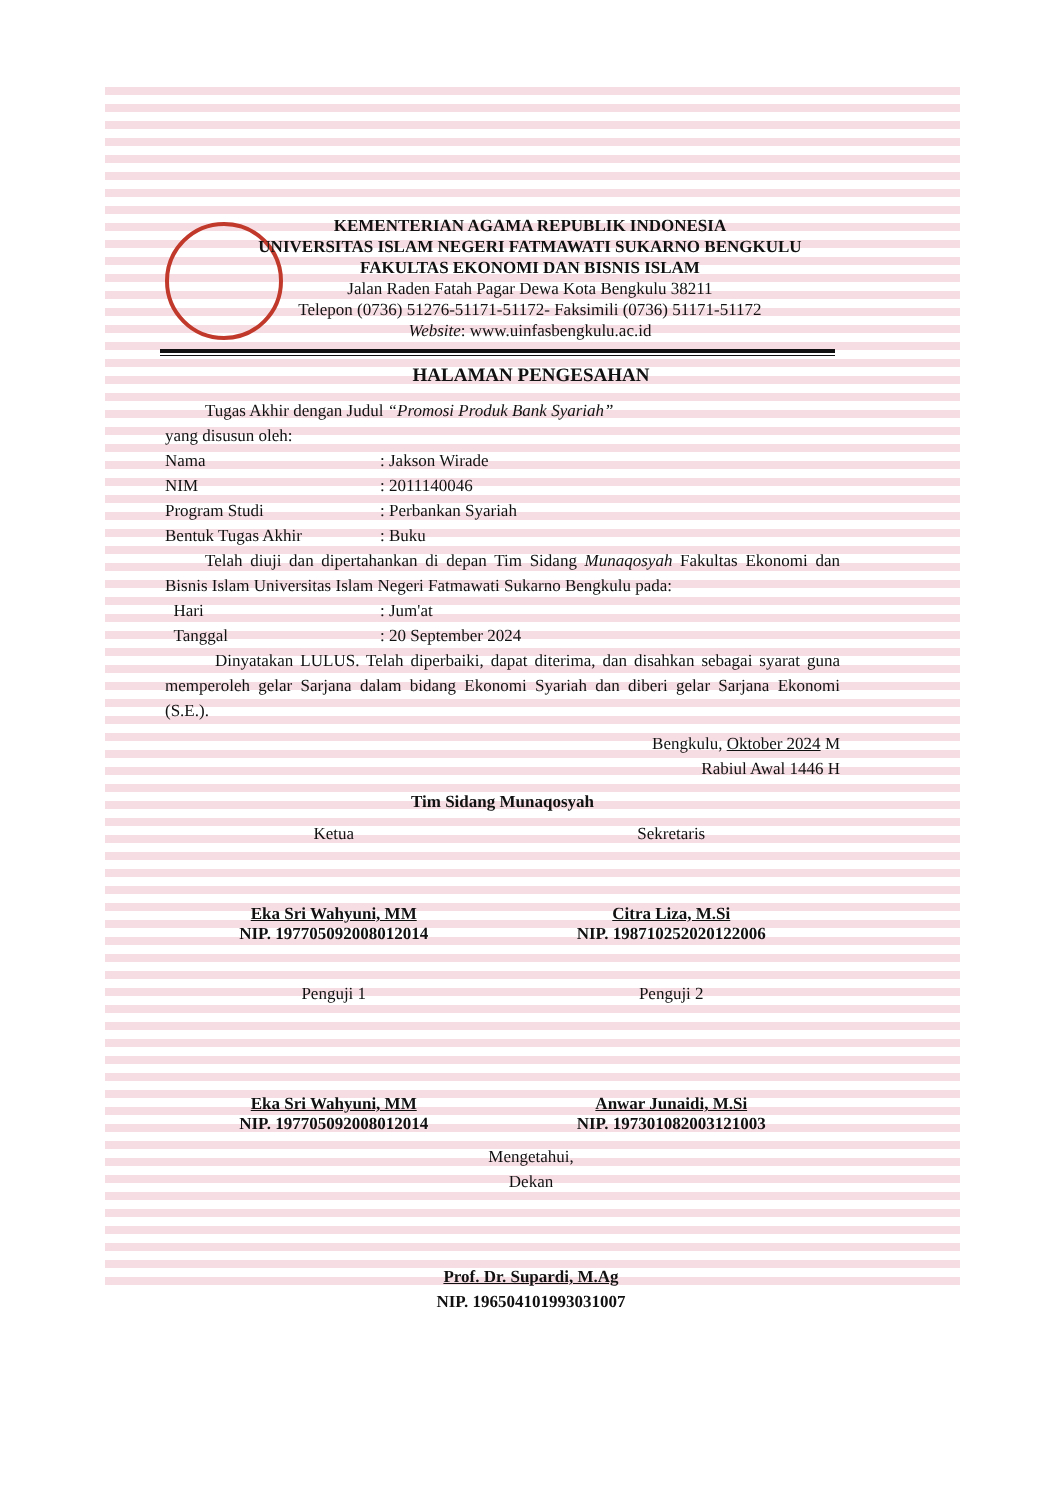KEMENTERIAN AGAMA REPUBLIK INDONESIA
UNIVERSITAS ISLAM NEGERI FATMAWATI SUKARNO BENGKULU
FAKULTAS EKONOMI DAN BISNIS ISLAM
Jalan Raden Fatah Pagar Dewa Kota Bengkulu 38211
Telepon (0736) 51276-51171-51172- Faksimili (0736) 51171-51172
Website: www.uinfasbengkulu.ac.id
HALAMAN PENGESAHAN
Tugas Akhir dengan Judul “Promosi Produk Bank Syariah”
yang disusun oleh:
Nama: Jakson Wirade
NIM: 2011140046
Program Studi: Perbankan Syariah
Bentuk Tugas Akhir: Buku
Telah diuji dan dipertahankan di depan Tim Sidang Munaqosyah Fakultas Ekonomi dan Bisnis Islam Universitas Islam Negeri Fatmawati Sukarno Bengkulu pada:
Hari: Jum'at
Tanggal: 20 September 2024
Dinyatakan LULUS. Telah diperbaiki, dapat diterima, dan disahkan sebagai syarat guna memperoleh gelar Sarjana dalam bidang Ekonomi Syariah dan diberi gelar Sarjana Ekonomi (S.E.).
Bengkulu, Oktober 2024 M
Rabiul Awal 1446 H
Tim Sidang Munaqosyah
Ketua
Eka Sri Wahyuni, MM
NIP. 197705092008012014
Sekretaris
Citra Liza, M.Si
NIP. 198710252020122006
Penguji 1
Eka Sri Wahyuni, MM
NIP. 197705092008012014
Penguji 2
Anwar Junaidi, M.Si
NIP. 197301082003121003
Mengetahui,
Dekan
Prof. Dr. Supardi, M.Ag
NIP. 196504101993031007